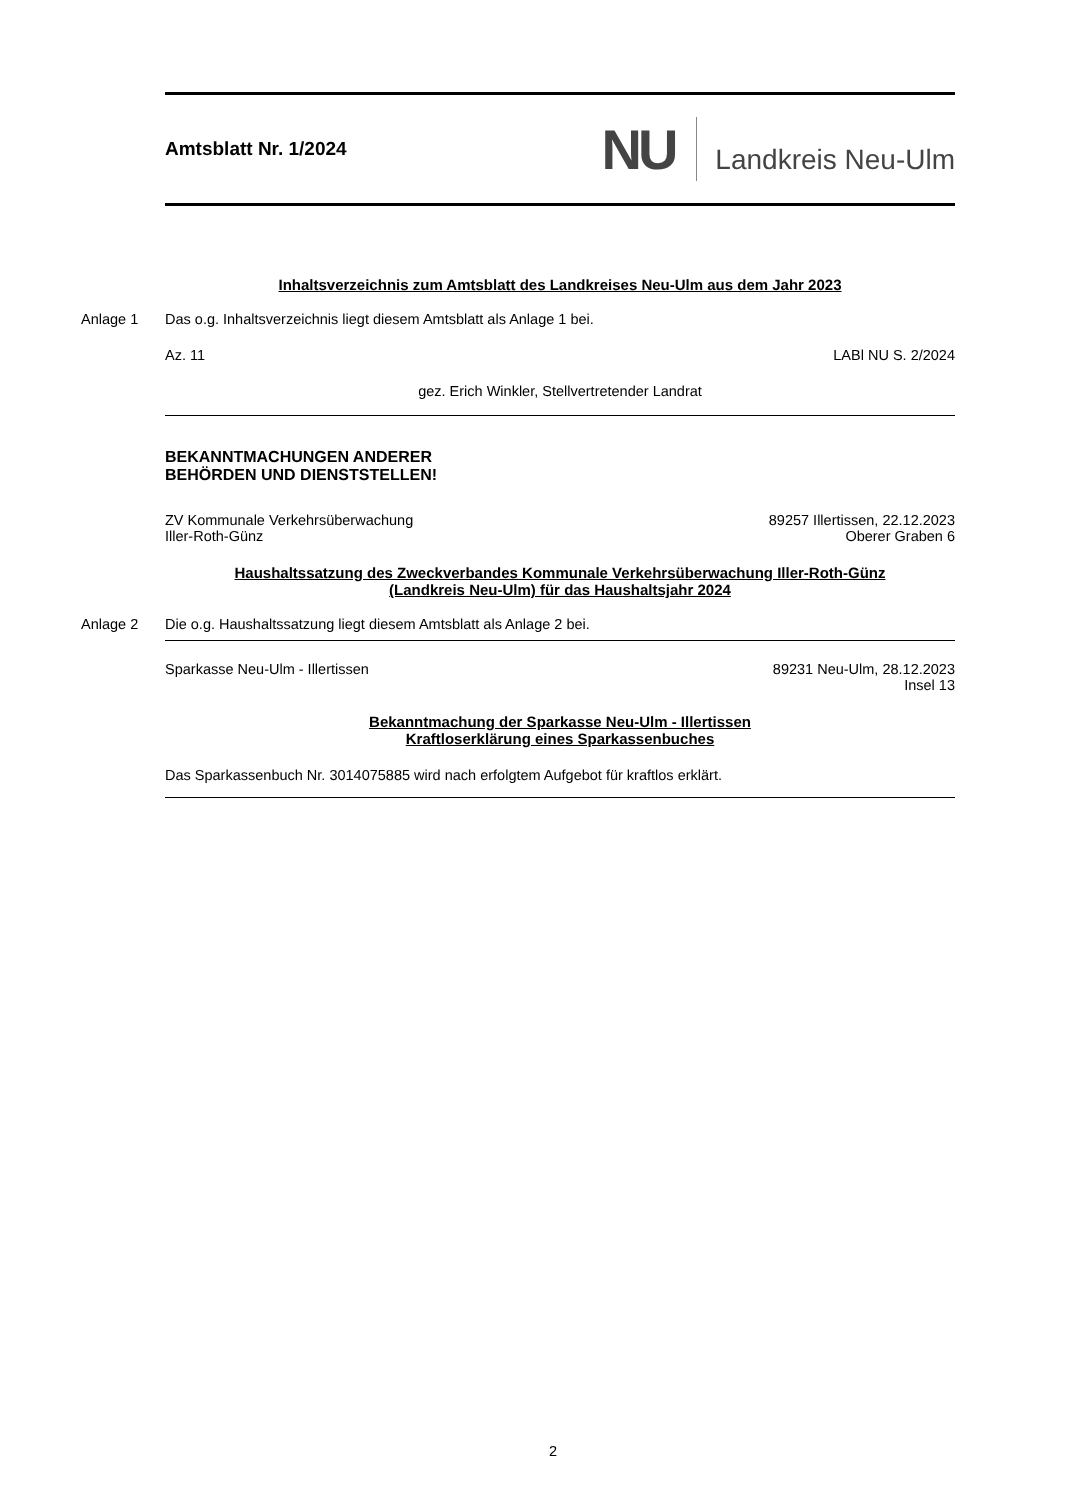Amtsblatt Nr. 1/2024
NU
Landkreis Neu-Ulm
Inhaltsverzeichnis zum Amtsblatt des Landkreises Neu-Ulm aus dem Jahr 2023
Anlage 1 Das o.g. Inhaltsverzeichnis liegt diesem Amtsblatt als Anlage 1 bei.
Az. 11 LABl NU S. 2/2024
gez. Erich Winkler, Stellvertretender Landrat
BEKANNTMACHUNGEN ANDERER
BEHÖRDEN UND DIENSTSTELLEN!
ZV Kommunale Verkehrsüberwachung
Iller-Roth-Günz 89257 Illertissen, 22.12.2023
Oberer Graben 6
Haushaltssatzung des Zweckverbandes Kommunale Verkehrsüberwachung Iller-Roth-Günz
(Landkreis Neu-Ulm) für das Haushaltsjahr 2024
Anlage 2 Die o.g. Haushaltssatzung liegt diesem Amtsblatt als Anlage 2 bei.
Sparkasse Neu-Ulm - Illertissen 89231 Neu-Ulm, 28.12.2023
Insel 13
Bekanntmachung der Sparkasse Neu-Ulm - Illertissen
Kraftloserklärung eines Sparkassenbuches
Das Sparkassenbuch Nr. 3014075885 wird nach erfolgtem Aufgebot für kraftlos erklärt.
2